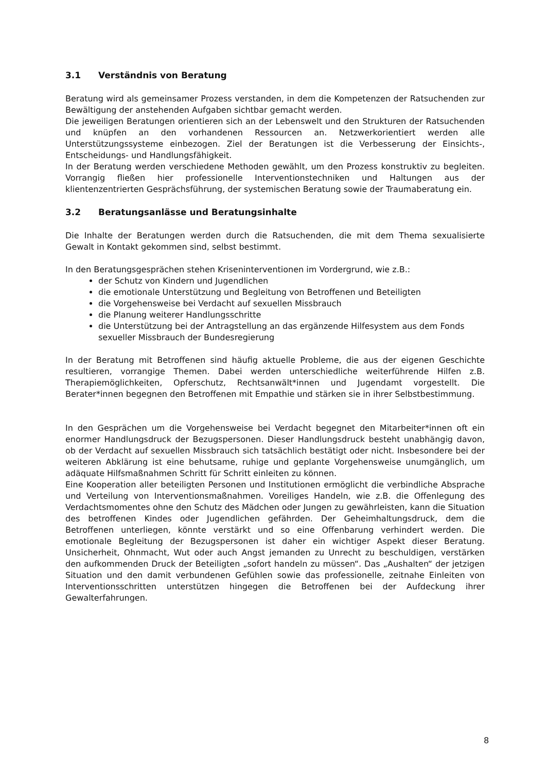3.1 Verständnis von Beratung
Beratung wird als gemeinsamer Prozess verstanden, in dem die Kompetenzen der Ratsuchenden zur Bewältigung der anstehenden Aufgaben sichtbar gemacht werden.
Die jeweiligen Beratungen orientieren sich an der Lebenswelt und den Strukturen der Ratsuchenden und knüpfen an den vorhandenen Ressourcen an. Netzwerkorientiert werden alle Unterstützungssysteme einbezogen. Ziel der Beratungen ist die Verbesserung der Einsichts-, Entscheidungs- und Handlungsfähigkeit.
In der Beratung werden verschiedene Methoden gewählt, um den Prozess konstruktiv zu begleiten. Vorrangig fließen hier professionelle Interventionstechniken und Haltungen aus der klientenzentrierten Gesprächsführung, der systemischen Beratung sowie der Traumaberatung ein.
3.2 Beratungsanlässe und Beratungsinhalte
Die Inhalte der Beratungen werden durch die Ratsuchenden, die mit dem Thema sexualisierte Gewalt in Kontakt gekommen sind, selbst bestimmt.
In den Beratungsgesprächen stehen Kriseninterventionen im Vordergrund, wie z.B.:
der Schutz von Kindern und Jugendlichen
die emotionale Unterstützung und Begleitung von Betroffenen und Beteiligten
die Vorgehensweise bei Verdacht auf sexuellen Missbrauch
die Planung weiterer Handlungsschritte
die Unterstützung bei der Antragstellung an das ergänzende Hilfesystem aus dem Fonds sexueller Missbrauch der Bundesregierung
In der Beratung mit Betroffenen sind häufig aktuelle Probleme, die aus der eigenen Geschichte resultieren, vorrangige Themen. Dabei werden unterschiedliche weiterführende Hilfen z.B. Therapiemöglichkeiten, Opferschutz, Rechtsanwält*innen und Jugendamt vorgestellt. Die Berater*innen begegnen den Betroffenen mit Empathie und stärken sie in ihrer Selbstbestimmung.
In den Gesprächen um die Vorgehensweise bei Verdacht begegnet den Mitarbeiter*innen oft ein enormer Handlungsdruck der Bezugspersonen. Dieser Handlungsdruck besteht unabhängig davon, ob der Verdacht auf sexuellen Missbrauch sich tatsächlich bestätigt oder nicht. Insbesondere bei der weiteren Abklärung ist eine behutsame, ruhige und geplante Vorgehensweise unumgänglich, um adäquate Hilfsmaßnahmen Schritt für Schritt einleiten zu können.
Eine Kooperation aller beteiligten Personen und Institutionen ermöglicht die verbindliche Absprache und Verteilung von Interventionsmaßnahmen. Voreiliges Handeln, wie z.B. die Offenlegung des Verdachtsmomentes ohne den Schutz des Mädchen oder Jungen zu gewährleisten, kann die Situation des betroffenen Kindes oder Jugendlichen gefährden. Der Geheimhaltungsdruck, dem die Betroffenen unterliegen, könnte verstärkt und so eine Offenbarung verhindert werden. Die emotionale Begleitung der Bezugspersonen ist daher ein wichtiger Aspekt dieser Beratung. Unsicherheit, Ohnmacht, Wut oder auch Angst jemanden zu Unrecht zu beschuldigen, verstärken den aufkommenden Druck der Beteiligten „sofort handeln zu müssen“. Das „Aushalten“ der jetzigen Situation und den damit verbundenen Gefühlen sowie das professionelle, zeitnahe Einleiten von Interventionsschritten unterstützen hingegen die Betroffenen bei der Aufdeckung ihrer Gewalterfahrungen.
8